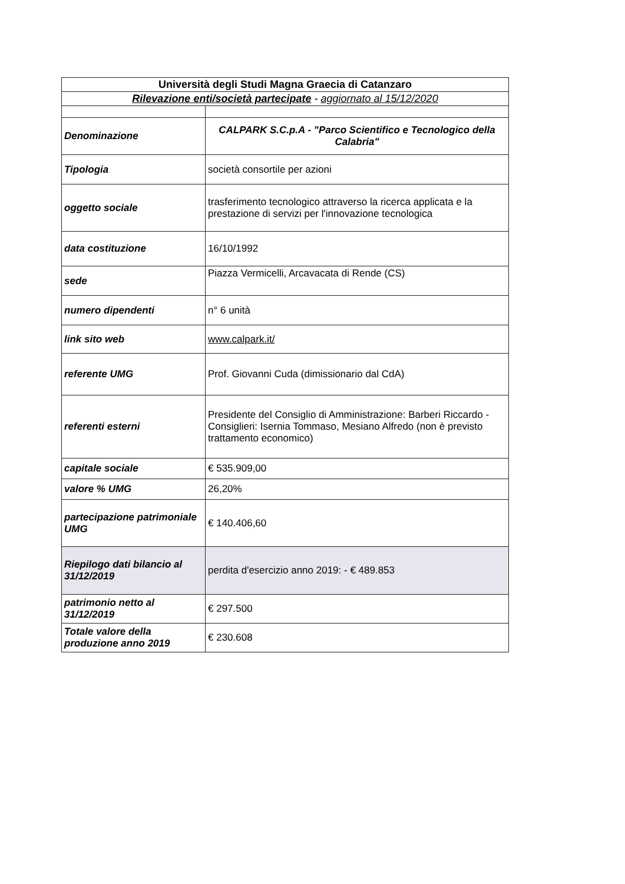| Università degli Studi Magna Graecia di Catanzaro | |
| Rilevazione enti/società partecipate - aggiornato al 15/12/2020 | |
| Denominazione | CALPARK S.C.p.A - "Parco Scientifico e Tecnologico della Calabria" |
| Tipologia | società consortile per azioni |
| oggetto sociale | trasferimento tecnologico attraverso la ricerca applicata e la prestazione di servizi per l'innovazione tecnologica |
| data costituzione | 16/10/1992 |
| sede | Piazza Vermicelli, Arcavacata di Rende (CS) |
| numero dipendenti | n° 6 unità |
| link sito web | www.calpark.it/ |
| referente UMG | Prof. Giovanni Cuda (dimissionario dal CdA) |
| referenti esterni | Presidente del Consiglio di Amministrazione: Barberi Riccardo - Consiglieri: Isernia Tommaso, Mesiano Alfredo (non è previsto trattamento economico) |
| capitale sociale | € 535.909,00 |
| valore % UMG | 26,20% |
| partecipazione patrimoniale UMG | € 140.406,60 |
| Riepilogo dati bilancio al 31/12/2019 | perdita d'esercizio anno 2019: - € 489.853 |
| patrimonio netto al 31/12/2019 | € 297.500 |
| Totale valore della produzione anno 2019 | € 230.608 |